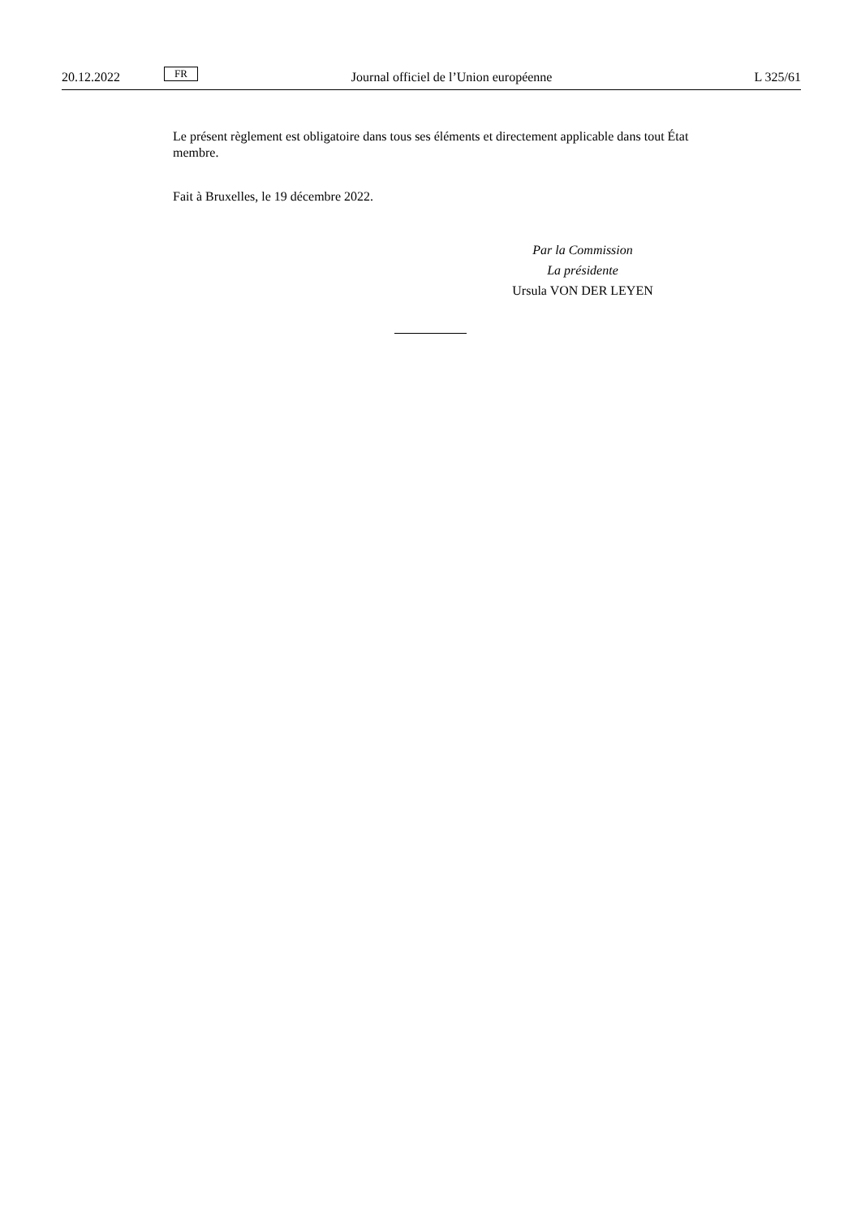20.12.2022 FR Journal officiel de l’Union européenne L 325/61
Le présent règlement est obligatoire dans tous ses éléments et directement applicable dans tout État membre.
Fait à Bruxelles, le 19 décembre 2022.
Par la Commission
La présidente
Ursula VON DER LEYEN